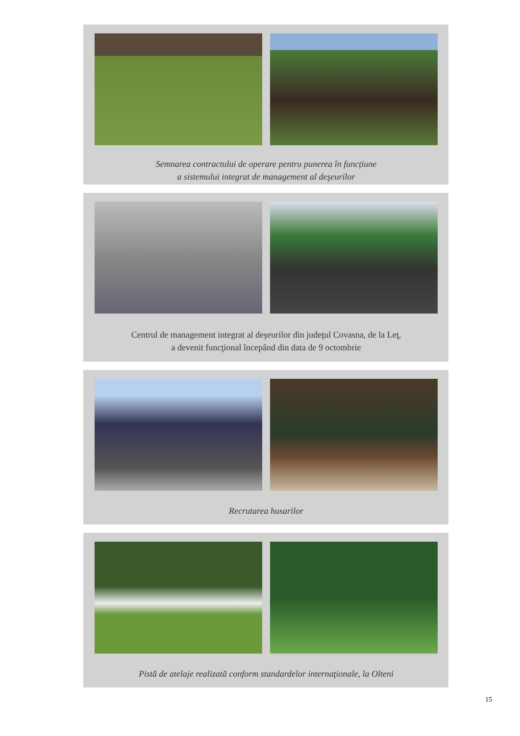Semnarea contractului de operare pentru punerea în funcțiune
a sistemului integrat de management al deşeurilor
Centrul de management integrat al deşeurilor din judeţul Covasna, de la Leţ,
a devenit funcţional începând din data de 9 octombrie
Recrutarea husarilor
Pistă de atelaje realizată conform standardelor internaţionale, la Olteni
15